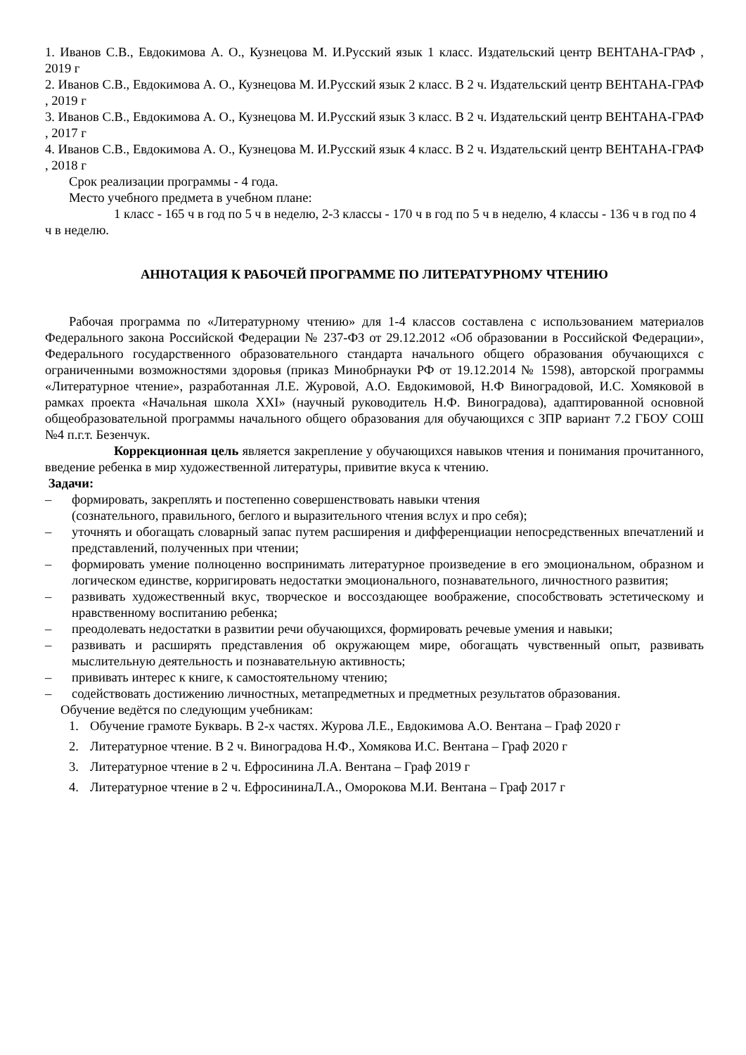1. Иванов С.В., Евдокимова А. О., Кузнецова М. И.Русский язык 1 класс. Издательский центр ВЕНТАНА-ГРАФ , 2019 г
2. Иванов С.В., Евдокимова А. О., Кузнецова М. И.Русский язык 2 класс. В 2 ч. Издательский центр ВЕНТАНА-ГРАФ , 2019 г
3. Иванов С.В., Евдокимова А. О., Кузнецова М. И.Русский язык 3 класс. В 2 ч. Издательский центр ВЕНТАНА-ГРАФ , 2017 г
4. Иванов С.В., Евдокимова А. О., Кузнецова М. И.Русский язык 4 класс. В 2 ч. Издательский центр ВЕНТАНА-ГРАФ , 2018 г
Срок реализации программы - 4 года.
Место учебного предмета в учебном плане:
1 класс - 165 ч в год по 5 ч в неделю, 2-3 классы - 170 ч в год по 5 ч в неделю, 4 классы - 136 ч в год по 4 ч в неделю.
АННОТАЦИЯ К РАБОЧЕЙ ПРОГРАММЕ ПО ЛИТЕРАТУРНОМУ ЧТЕНИЮ
Рабочая программа по «Литературному чтению» для 1-4 классов составлена с использованием материалов Федерального закона Российской Федерации № 237-ФЗ от 29.12.2012 «Об образовании в Российской Федерации», Федерального государственного образовательного стандарта начального общего образования обучающихся с ограниченными возможностями здоровья (приказ Минобрнауки РФ от 19.12.2014 № 1598), авторской программы «Литературное чтение», разработанная Л.Е. Журовой, А.О. Евдокимовой, Н.Ф Виноградовой, И.С. Хомяковой в рамках проекта «Начальная школа XXI» (научный руководитель Н.Ф. Виноградова), адаптированной основной общеобразовательной программы начального общего образования для обучающихся с ЗПР вариант 7.2 ГБОУ СОШ №4 п.г.т. Безенчук.
Коррекционная цель является закрепление у обучающихся навыков чтения и понимания прочитанного, введение ребенка в мир художественной литературы, привитие вкуса к чтению.
Задачи:
– формировать, закреплять и постепенно совершенствовать навыки чтения
(сознательного, правильного, беглого и выразительного чтения вслух и про себя);
– уточнять и обогащать словарный запас путем расширения и дифференциации непосредственных впечатлений и представлений, полученных при чтении;
– формировать умение полноценно воспринимать литературное произведение в его эмоциональном, образном и логическом единстве, корригировать недостатки эмоционального, познавательного, личностного развития;
– развивать художественный вкус, творческое и воссоздающее воображение, способствовать эстетическому и нравственному воспитанию ребенка;
– преодолевать недостатки в развитии речи обучающихся, формировать речевые умения и навыки;
– развивать и расширять представления об окружающем мире, обогащать чувственный опыт, развивать мыслительную деятельность и познавательную активность;
– прививать интерес к книге, к самостоятельному чтению;
– содействовать достижению личностных, метапредметных и предметных результатов образования.
Обучение ведётся по следующим учебникам:
1. Обучение грамоте Букварь. В 2-х частях. Журова Л.Е., Евдокимова А.О. Вентана – Граф 2020 г
2. Литературное чтение. В 2 ч. Виноградова Н.Ф., Хомякова И.С. Вентана – Граф 2020 г
3. Литературное чтение в 2 ч. Ефросинина Л.А. Вентана – Граф 2019 г
4. Литературное чтение в 2 ч. ЕфросининаЛ.А., Оморокова М.И. Вентана – Граф 2017 г